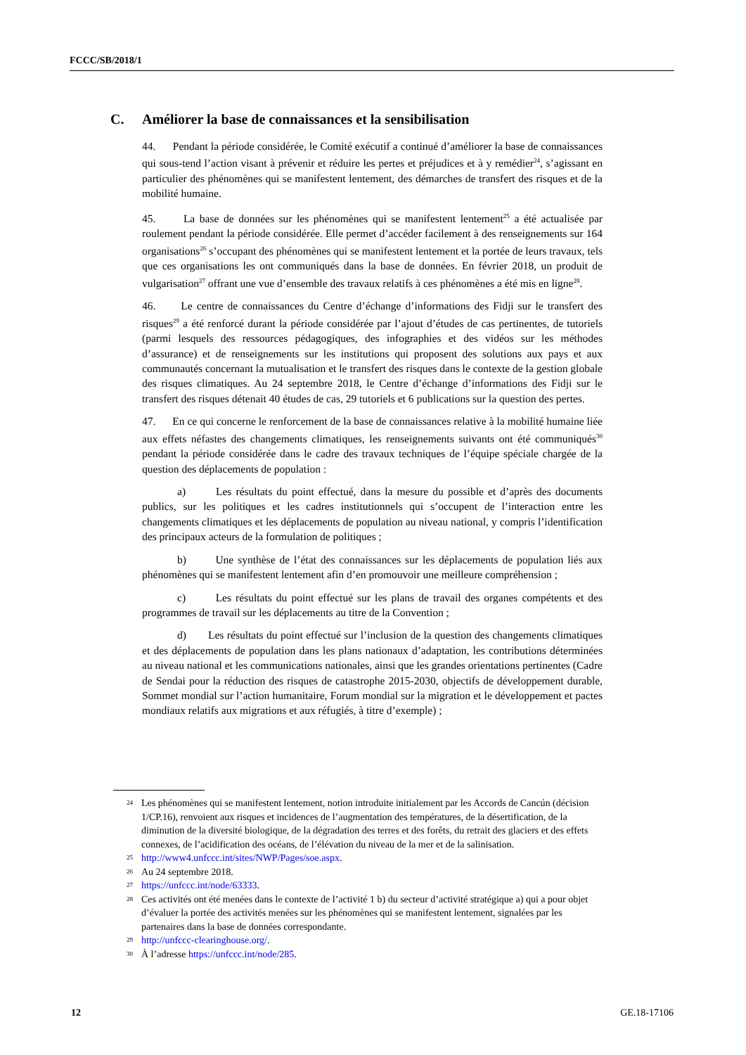FCCC/SB/2018/1
C. Améliorer la base de connaissances et la sensibilisation
44. Pendant la période considérée, le Comité exécutif a continué d’améliorer la base de connaissances qui sous-tend l’action visant à prévenir et réduire les pertes et préjudices et à y remédier<sup>24</sup>, s’agissant en particulier des phénomènes qui se manifestent lentement, des démarches de transfert des risques et de la mobilité humaine.
45. La base de données sur les phénomènes qui se manifestent lentement<sup>25</sup> a été actualisée par roulement pendant la période considérée. Elle permet d’accéder facilement à des renseignements sur 164 organisations<sup>26</sup> s’occupant des phénomènes qui se manifestent lentement et la portée de leurs travaux, tels que ces organisations les ont communiqués dans la base de données. En février 2018, un produit de vulgarisation<sup>27</sup> offrant une vue d’ensemble des travaux relatifs à ces phénomènes a été mis en ligne<sup>28</sup>.
46. Le centre de connaissances du Centre d’échange d’informations des Fidji sur le transfert des risques<sup>29</sup> a été renforcé durant la période considérée par l’ajout d’études de cas pertinentes, de tutoriels (parmi lesquels des ressources pédagogiques, des infographies et des vidéos sur les méthodes d’assurance) et de renseignements sur les institutions qui proposent des solutions aux pays et aux communautés concernant la mutualisation et le transfert des risques dans le contexte de la gestion globale des risques climatiques. Au 24 septembre 2018, le Centre d’échange d’informations des Fidji sur le transfert des risques détenait 40 études de cas, 29 tutoriels et 6 publications sur la question des pertes.
47. En ce qui concerne le renforcement de la base de connaissances relative à la mobilité humaine liée aux effets néfastes des changements climatiques, les renseignements suivants ont été communiqués<sup>30</sup> pendant la période considérée dans le cadre des travaux techniques de l’équipe spéciale chargée de la question des déplacements de population :
a) Les résultats du point effectué, dans la mesure du possible et d’après des documents publics, sur les politiques et les cadres institutionnels qui s’occupent de l’interaction entre les changements climatiques et les déplacements de population au niveau national, y compris l’identification des principaux acteurs de la formulation de politiques ;
b) Une synthèse de l’état des connaissances sur les déplacements de population liés aux phénomènes qui se manifestent lentement afin d’en promouvoir une meilleure compréhension ;
c) Les résultats du point effectué sur les plans de travail des organes compétents et des programmes de travail sur les déplacements au titre de la Convention ;
d) Les résultats du point effectué sur l’inclusion de la question des changements climatiques et des déplacements de population dans les plans nationaux d’adaptation, les contributions déterminées au niveau national et les communications nationales, ainsi que les grandes orientations pertinentes (Cadre de Sendai pour la réduction des risques de catastrophe 2015-2030, objectifs de développement durable, Sommet mondial sur l’action humanitaire, Forum mondial sur la migration et le développement et pactes mondiaux relatifs aux migrations et aux réfugiés, à titre d’exemple) ;
24 Les phénomènes qui se manifestent lentement, notion introduite initialement par les Accords de Cancún (décision 1/CP.16), renvoient aux risques et incidences de l’augmentation des températures, de la désertification, de la diminution de la diversité biologique, de la dégradation des terres et des forêts, du retrait des glaciers et des effets connexes, de l’acidification des océans, de l’élévation du niveau de la mer et de la salinisation.
25 http://www4.unfccc.int/sites/NWP/Pages/soe.aspx.
26 Au 24 septembre 2018.
27 https://unfccc.int/node/63333.
28 Ces activités ont été menées dans le contexte de l’activité 1 b) du secteur d’activité stratégique a) qui a pour objet d’évaluer la portée des activités menées sur les phénomènes qui se manifestent lentement, signalées par les partenaires dans la base de données correspondante.
29 http://unfccc-clearinghouse.org/.
30 À l’adresse https://unfccc.int/node/285.
12 GE.18-17106